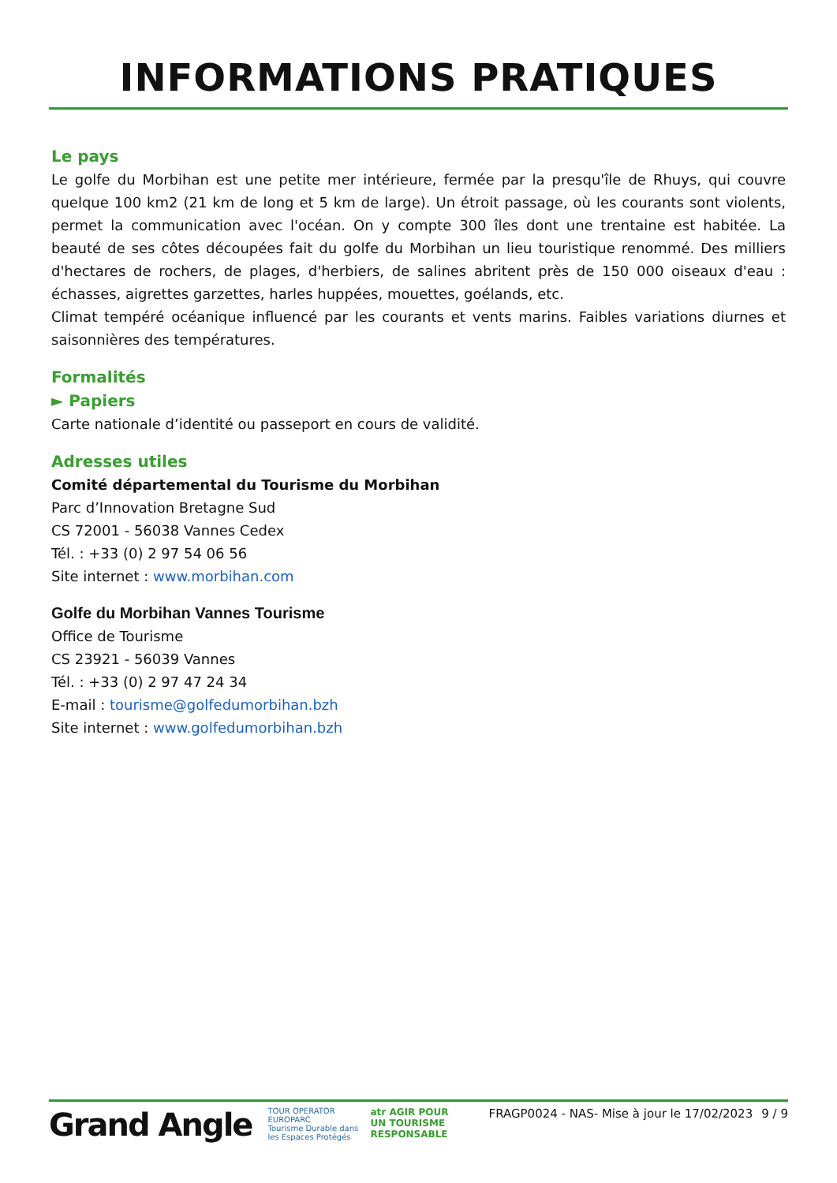INFORMATIONS PRATIQUES
Le pays
Le golfe du Morbihan est une petite mer intérieure, fermée par la presqu'île de Rhuys, qui couvre quelque 100 km2 (21 km de long et 5 km de large). Un étroit passage, où les courants sont violents, permet la communication avec l'océan. On y compte 300 îles dont une trentaine est habitée. La beauté de ses côtes découpées fait du golfe du Morbihan un lieu touristique renommé. Des milliers d'hectares de rochers, de plages, d'herbiers, de salines abritent près de 150 000 oiseaux d'eau : échasses, aigrettes garzettes, harles huppées, mouettes, goélands, etc.
Climat tempéré océanique influencé par les courants et vents marins. Faibles variations diurnes et saisonnières des températures.
Formalités
► Papiers
Carte nationale d’identité ou passeport en cours de validité.
Adresses utiles
Comité départemental du Tourisme du Morbihan
Parc d’Innovation Bretagne Sud
CS 72001 - 56038 Vannes Cedex
Tél. : +33 (0) 2 97 54 06 56
Site internet : www.morbihan.com
Golfe du Morbihan Vannes Tourisme
Office de Tourisme
CS 23921 - 56039 Vannes
Tél. : +33 (0) 2 97 47 24 34
E-mail : tourisme@golfedumorbihan.bzh
Site internet : www.golfedumorbihan.bzh
Grand Angle
TOUR OPERATOR
EUROPARC
Tourisme Durable dans les Espaces Protégés
atr AGIR POUR UN TOURISME RESPONSABLE
FRAGP0024 - NAS- Mise à jour le 17/02/2023
9 / 9